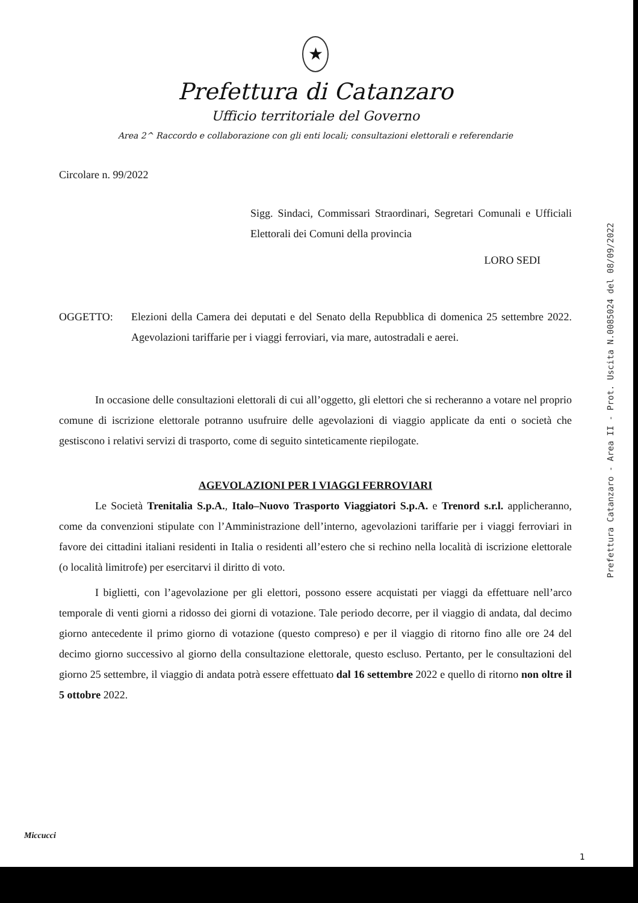★
Prefettura di Catanzaro
Ufficio territoriale del Governo
Area 2^ Raccordo e collaborazione con gli enti locali; consultazioni elettorali e referendarie
Circolare n. 99/2022
Sigg. Sindaci, Commissari Straordinari, Segretari Comunali e Ufficiali Elettorali dei Comuni della provincia
LORO SEDI
OGGETTO: Elezioni della Camera dei deputati e del Senato della Repubblica di domenica 25 settembre 2022. Agevolazioni tariffarie per i viaggi ferroviari, via mare, autostradali e aerei.
In occasione delle consultazioni elettorali di cui all’oggetto, gli elettori che si recheranno a votare nel proprio comune di iscrizione elettorale potranno usufruire delle agevolazioni di viaggio applicate da enti o società che gestiscono i relativi servizi di trasporto, come di seguito sinteticamente riepilogate.
AGEVOLAZIONI PER I VIAGGI FERROVIARI
Le Società Trenitalia S.p.A., Italo–Nuovo Trasporto Viaggiatori S.p.A. e Trenord s.r.l. applicheranno, come da convenzioni stipulate con l’Amministrazione dell’interno, agevolazioni tariffarie per i viaggi ferroviari in favore dei cittadini italiani residenti in Italia o residenti all’estero che si rechino nella località di iscrizione elettorale (o località limitrofe) per esercitarvi il diritto di voto.
I biglietti, con l’agevolazione per gli elettori, possono essere acquistati per viaggi da effettuare nell’arco temporale di venti giorni a ridosso dei giorni di votazione. Tale periodo decorre, per il viaggio di andata, dal decimo giorno antecedente il primo giorno di votazione (questo compreso) e per il viaggio di ritorno fino alle ore 24 del decimo giorno successivo al giorno della consultazione elettorale, questo escluso. Pertanto, per le consultazioni del giorno 25 settembre, il viaggio di andata potrà essere effettuato dal 16 settembre 2022 e quello di ritorno non oltre il 5 ottobre 2022.
Prefettura Catanzaro - Area II - Prot. Uscita N.0085024 del 08/09/2022
Miccucci
1